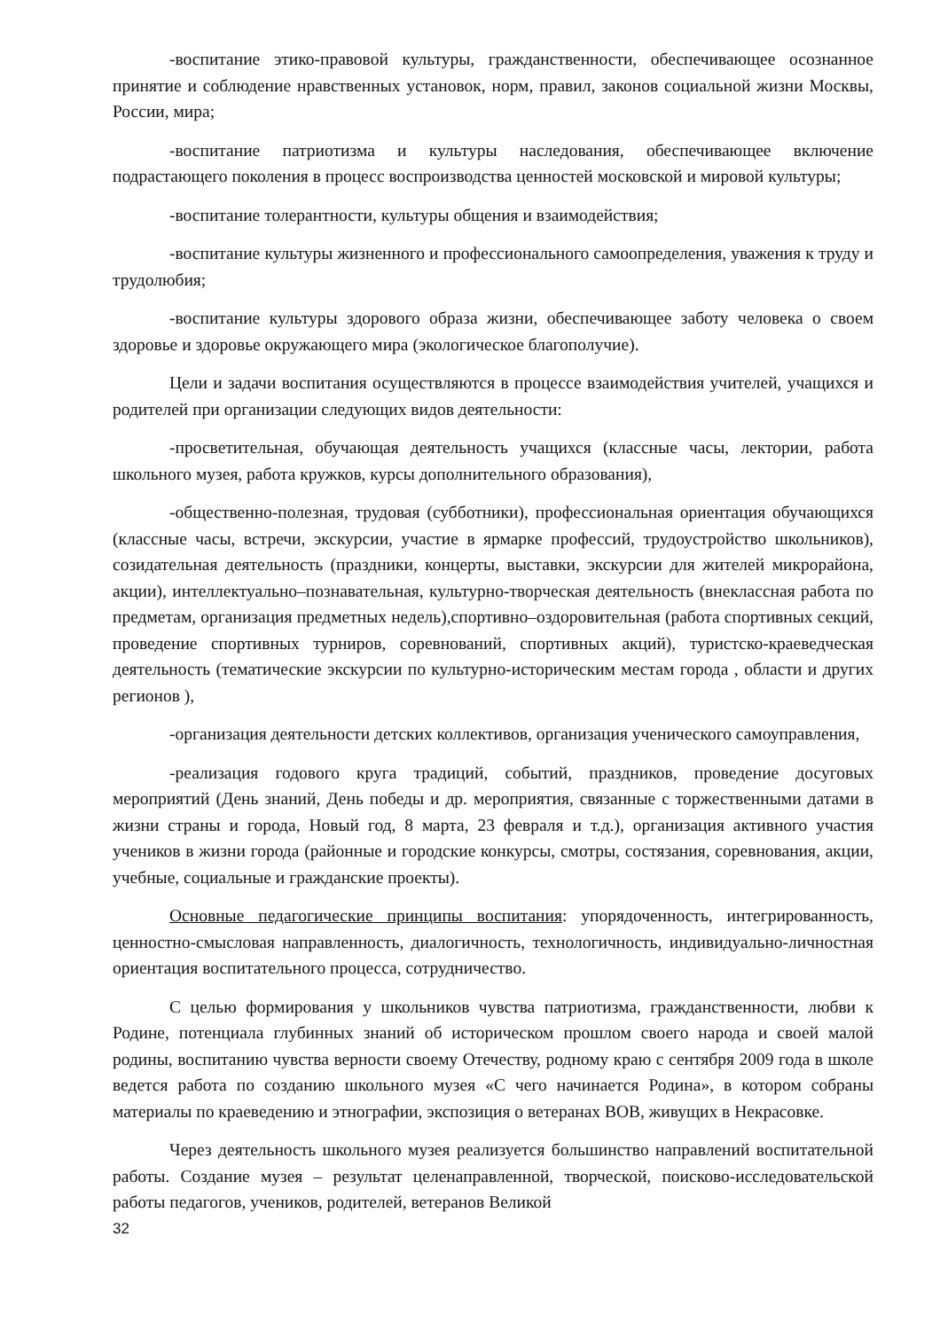-воспитание этико-правовой культуры, гражданственности, обеспечивающее осознанное принятие и соблюдение нравственных установок, норм, правил, законов социальной жизни Москвы, России, мира;
-воспитание патриотизма и культуры наследования, обеспечивающее включение подрастающего поколения в процесс воспроизводства ценностей московской и мировой культуры;
-воспитание толерантности, культуры общения и взаимодействия;
-воспитание культуры жизненного и профессионального самоопределения, уважения к труду и трудолюбия;
-воспитание культуры здорового образа жизни, обеспечивающее заботу человека о своем здоровье и здоровье окружающего мира (экологическое благополучие).
Цели и задачи воспитания осуществляются в процессе взаимодействия учителей, учащихся и родителей при организации следующих видов деятельности:
-просветительная, обучающая деятельность учащихся (классные часы, лектории, работа школьного музея, работа кружков, курсы дополнительного образования),
-общественно-полезная, трудовая (субботники), профессиональная ориентация обучающихся (классные часы, встречи, экскурсии, участие в ярмарке профессий, трудоустройство школьников), созидательная деятельность (праздники, концерты, выставки, экскурсии для жителей микрорайона, акции), интеллектуально–познавательная, культурно-творческая деятельность (внеклассная работа по предметам, организация предметных недель),спортивно–оздоровительная (работа спортивных секций, проведение спортивных турниров, соревнований, спортивных акций), туристско-краеведческая деятельность (тематические экскурсии по культурно-историческим местам города , области и других регионов ),
-организация деятельности детских коллективов, организация ученического самоуправления,
-реализация годового круга традиций, событий, праздников, проведение досуговых мероприятий (День знаний, День победы и др. мероприятия, связанные с торжественными датами в жизни страны и города, Новый год, 8 марта, 23 февраля и т.д.), организация активного участия учеников в жизни города (районные и городские конкурсы, смотры, состязания, соревнования, акции, учебные, социальные и гражданские проекты).
Основные педагогические принципы воспитания: упорядоченность, интегрированность, ценностно-смысловая направленность, диалогичность, технологичность, индивидуально-личностная ориентация воспитательного процесса, сотрудничество.
С целью формирования у школьников чувства патриотизма, гражданственности, любви к Родине, потенциала глубинных знаний об историческом прошлом своего народа и своей малой родины, воспитанию чувства верности своему Отечеству, родному краю с сентября 2009 года в школе ведется работа по созданию школьного музея «С чего начинается Родина», в котором собраны материалы по краеведению и этнографии, экспозиция о ветеранах ВОВ, живущих в Некрасовке.
Через деятельность школьного музея реализуется большинство направлений воспитательной работы. Создание музея – результат целенаправленной, творческой, поисково-исследовательской работы педагогов, учеников, родителей, ветеранов Великой
32